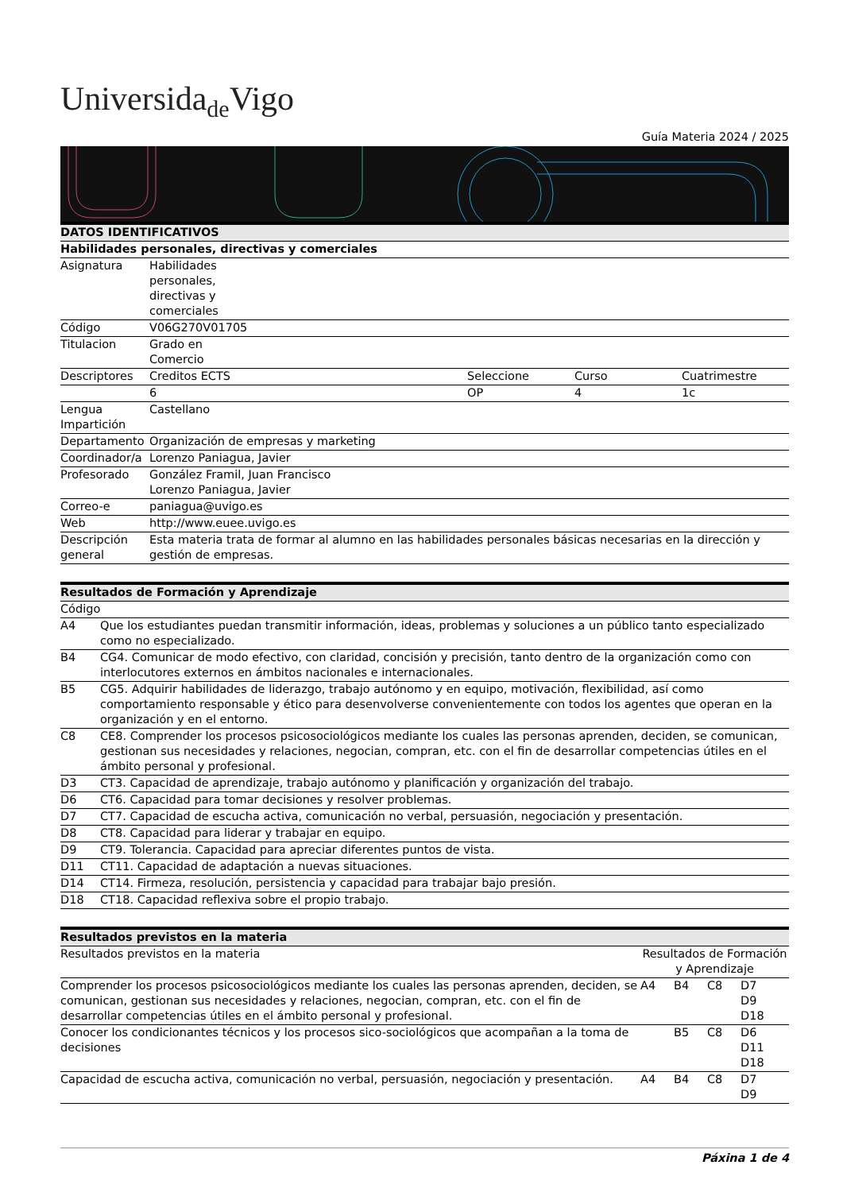Universida<sub>de</sub>Vigo
Guía Materia 2024 / 2025
| DATOS IDENTIFICATIVOS | | | | |
| --- | --- | --- | --- | --- |
| Habilidades personales, directivas y comerciales | | | | |
| Asignatura | Habilidades personales, directivas y comerciales | | | |
| Código | V06G270V01705 | | | |
| Titulacion | Grado en Comercio | | | |
| Descriptores | Creditos ECTS | Seleccione | Curso | Cuatrimestre |
| | 6 | OP | 4 | 1c |
| Lengua Impartición | Castellano | | | |
| Departamento | Organización de empresas y marketing | | | |
| Coordinador/a | Lorenzo Paniagua, Javier | | | |
| Profesorado | González Framil, Juan Francisco Lorenzo Paniagua, Javier | | | |
| Correo-e | paniagua@uvigo.es | | | |
| Web | http://www.euee.uvigo.es | | | |
| Descripción general | Esta materia trata de formar al alumno en las habilidades personales básicas necesarias en la dirección y gestión de empresas. | | | |
| Resultados de Formación y Aprendizaje | |
| --- | --- |
| Código | |
| A4 | Que los estudiantes puedan transmitir información, ideas, problemas y soluciones a un público tanto especializado como no especializado. |
| B4 | CG4. Comunicar de modo efectivo, con claridad, concisión y precisión, tanto dentro de la organización como con interlocutores externos en ámbitos nacionales e internacionales. |
| B5 | CG5. Adquirir habilidades de liderazgo, trabajo autónomo y en equipo, motivación, flexibilidad, así como comportamiento responsable y ético para desenvolverse convenientemente con todos los agentes que operan en la organización y en el entorno. |
| C8 | CE8. Comprender los procesos psicosociológicos mediante los cuales las personas aprenden, deciden, se comunican, gestionan sus necesidades y relaciones, negocian, compran, etc. con el fin de desarrollar competencias útiles en el ámbito personal y profesional. |
| D3 | CT3. Capacidad de aprendizaje, trabajo autónomo y planificación y organización del trabajo. |
| D6 | CT6. Capacidad para tomar decisiones y resolver problemas. |
| D7 | CT7. Capacidad de escucha activa, comunicación no verbal, persuasión, negociación y presentación. |
| D8 | CT8. Capacidad para liderar y trabajar en equipo. |
| D9 | CT9. Tolerancia. Capacidad para apreciar diferentes puntos de vista. |
| D11 | CT11. Capacidad de adaptación a nuevas situaciones. |
| D14 | CT14. Firmeza, resolución, persistencia y capacidad para trabajar bajo presión. |
| D18 | CT18. Capacidad reflexiva sobre el propio trabajo. |
| Resultados previstos en la materia | | | | |
| --- | --- | --- | --- | --- |
| Resultados previstos en la materia | Resultados de Formación y Aprendizaje | | | |
| Comprender los procesos psicosociológicos mediante los cuales las personas aprenden, deciden, se comunican, gestionan sus necesidades y relaciones, negocian, compran, etc. con el fin de desarrollar competencias útiles en el ámbito personal y profesional. | A4 | B4 | C8 | D7 D9 D18 |
| Conocer los condicionantes técnicos y los procesos sico-sociológicos que acompañan a la toma de decisiones | | B5 | C8 | D6 D11 D18 |
| Capacidad de escucha activa, comunicación no verbal, persuasión, negociación y presentación. | A4 | B4 | C8 | D7 D9 |
Páxina 1 de 4